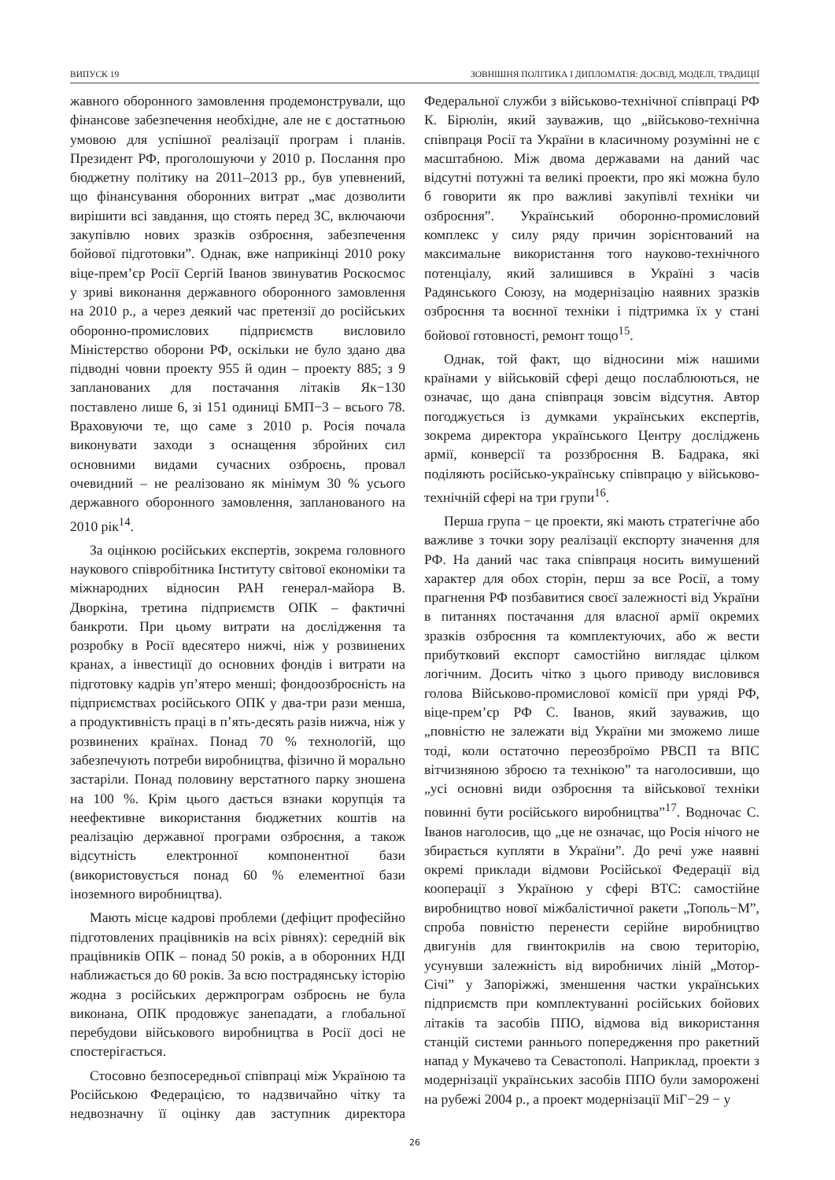ВИПУСК 19 ЗОВНІШНЯ ПОЛІТИКА І ДИПЛОМАТІЯ: ДОСВІД, МОДЕЛІ, ТРАДИЦІЇ
жавного оборонного замовлення продемонстрували, що фінансове забезпечення необхідне, але не є достатньою умовою для успішної реалізації програм і планів. Президент РФ, проголошуючи у 2010 р. Послання про бюджетну політику на 2011–2013 рр., був упевнений, що фінансування оборонних витрат „має дозволити вирішити всі завдання, що стоять перед ЗС, включаючи закупівлю нових зразків озброєння, забезпечення бойової підготовки”. Однак, вже наприкінці 2010 року віце-прем’єр Росії Сергій Іванов звинуватив Роскосмос у зриві виконання державного оборонного замовлення на 2010 р., а через деякий час претензії до російських оборонно-промислових підприємств висловило Міністерство оборони РФ, оскільки не було здано два підводні човни проекту 955 й один – проекту 885; з 9 запланованих для постачання літаків Як−130 поставлено лише 6, зі 151 одиниці БМП−3 – всього 78. Враховуючи те, що саме з 2010 р. Росія почала виконувати заходи з оснащення збройних сил основними видами сучасних озброєнь, провал очевидний – не реалізовано як мінімум 30 % усього державного оборонного замовлення, запланованого на 2010 рік<sup>14</sup>.
За оцінкою російських експертів, зокрема головного наукового співробітника Інституту світової економіки та міжнародних відносин РАН генерал-майора В. Дворкіна, третина підприємств ОПК – фактичні банкроти. При цьому витрати на дослідження та розробку в Росії вдесятеро нижчі, ніж у розвинених кранах, а інвестиції до основних фондів і витрати на підготовку кадрів уп’ятеро менші; фондоозброєність на підприємствах російського ОПК у два-три рази менша, а продуктивність праці в п’ять-десять разів нижча, ніж у розвинених країнах. Понад 70 % технологій, що забезпечують потреби виробництва, фізично й морально застаріли. Понад половину верстатного парку зношена на 100 %. Крім цього дається взнаки корупція та неефективне використання бюджетних коштів на реалізацію державної програми озброєння, а також відсутність електронної компонентної бази (використовується понад 60 % елементної бази іноземного виробництва).
Мають місце кадрові проблеми (дефіцит професійно підготовлених працівників на всіх рівнях): середній вік працівників ОПК – понад 50 років, а в оборонних НДІ наближається до 60 років. За всю пострадянську історію жодна з російських держпрограм озброєнь не була виконана, ОПК продовжує занепадати, а глобальної перебудови військового виробництва в Росії досі не спостерігається.
Стосовно безпосередньої співпраці між Україною та Російською Федерацією, то надзвичайно чітку та недвозначну її оцінку дав заступник директора Федеральної служби з військово-технічної співпраці РФ К. Бірюлін, який зауважив, що „військово-технічна співпраця Росії та України в класичному розумінні не є масштабною. Між двома державами на даний час відсутні потужні та великі проекти, про які можна було б говорити як про важливі закупівлі техніки чи озброєння”. Український оборонно-промисловий комплекс у силу ряду причин зорієнтований на максимальне використання того науково-технічного потенціалу, який залишився в Україні з часів Радянського Союзу, на модернізацію наявних зразків озброєння та воєнної техніки і підтримка їх у стані бойової готовності, ремонт тощо<sup>15</sup>.
Однак, той факт, що відносини між нашими країнами у військовій сфері дещо послаблюються, не означає, що дана співпраця зовсім відсутня. Автор погоджується із думками українських експертів, зокрема директора українського Центру досліджень армії, конверсії та роззброєння В. Бадрака, які поділяють російсько-українську співпрацю у військово-технічній сфері на три групи<sup>16</sup>.
Перша група − це проекти, які мають стратегічне або важливе з точки зору реалізації експорту значення для РФ. На даний час така співпраця носить вимушений характер для обох сторін, перш за все Росії, а тому прагнення РФ позбавитися своєї залежності від України в питаннях постачання для власної армії окремих зразків озброєння та комплектуючих, або ж вести прибутковий експорт самостійно виглядає цілком логічним. Досить чітко з цього приводу висловився голова Військово-промислової комісії при уряді РФ, віце-прем’єр РФ С. Іванов, який зауважив, що „повністю не залежати від України ми зможемо лише тоді, коли остаточно переозброїмо РВСП та ВПС вітчизняною зброєю та технікою” та наголосивши, що „усі основні види озброєння та військової техніки повинні бути російського виробництва”<sup>17</sup>. Водночас С. Іванов наголосив, що „це не означає, що Росія нічого не збирається купляти в України”. До речі уже наявні окремі приклади відмови Російської Федерації від кооперації з Україною у сфері ВТС: самостійне виробництво нової міжбалістичної ракети „Тополь−М”, спроба повністю перенести серійне виробництво двигунів для гвинтокрилів на свою територію, усунувши залежність від виробничих ліній „Мотор-Січі” у Запоріжжі, зменшення частки українських підприємств при комплектуванні російських бойових літаків та засобів ППО, відмова від використання станцій системи раннього попередження про ракетний напад у Мукачево та Севастополі. Наприклад, проекти з модернізації українських засобів ППО були заморожені на рубежі 2004 р., а проект модернізації МіГ−29 − у
26